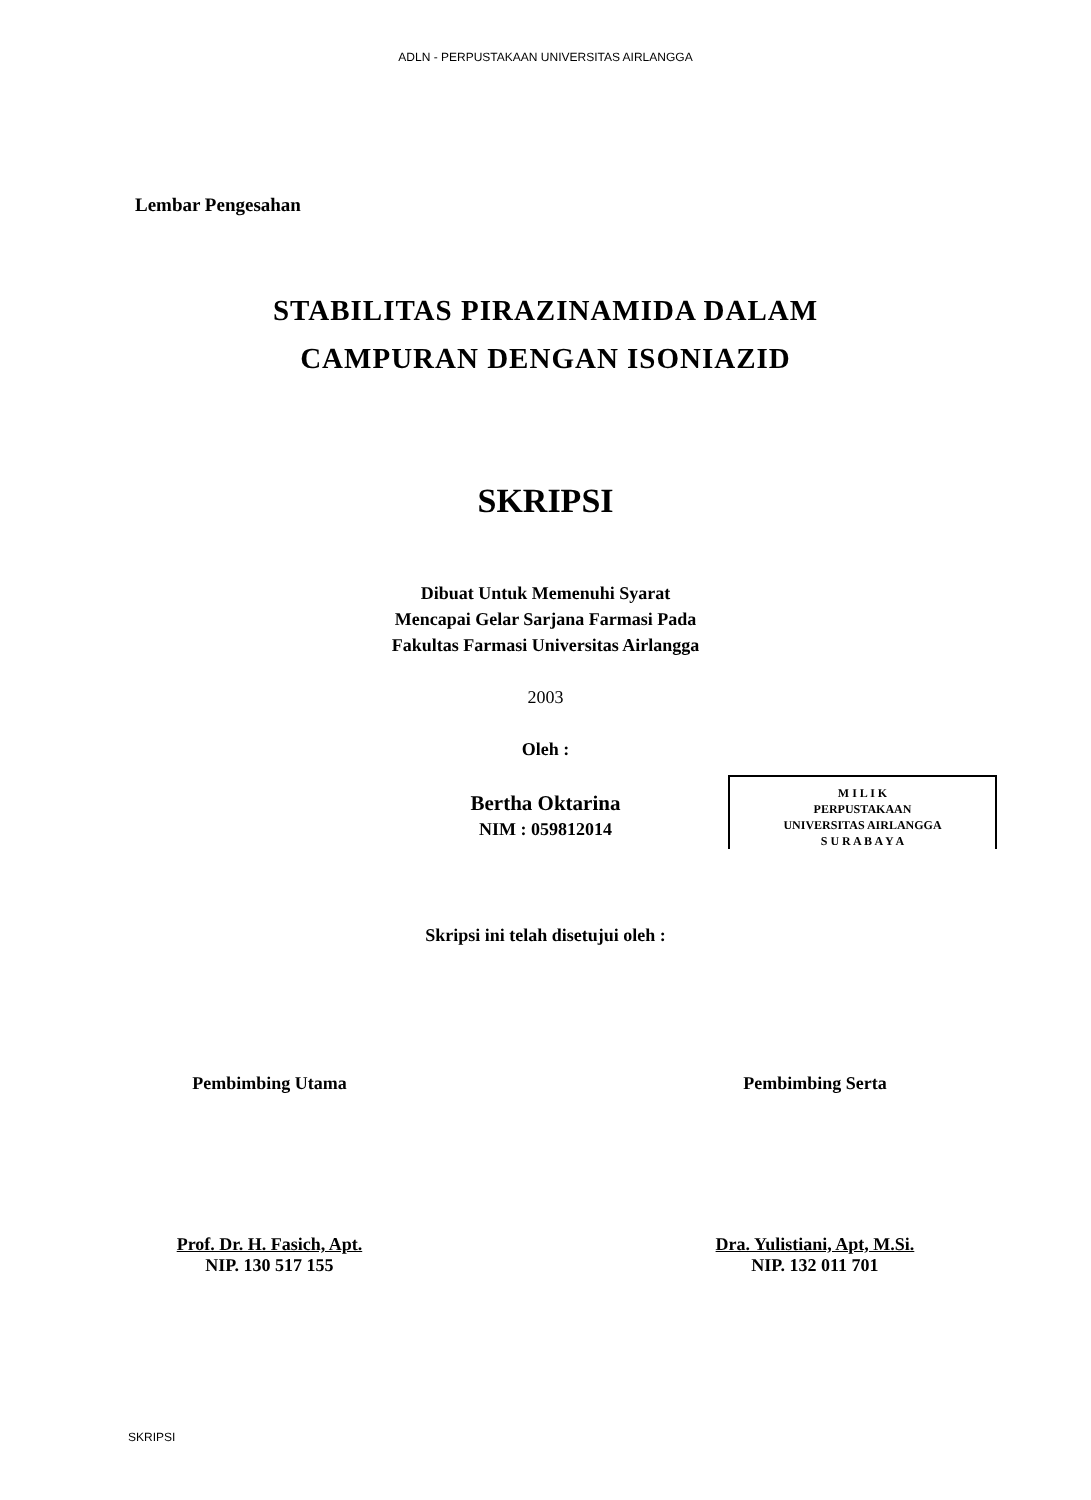ADLN - PERPUSTAKAAN UNIVERSITAS AIRLANGGA
Lembar Pengesahan
STABILITAS PIRAZINAMIDA DALAM
CAMPURAN DENGAN ISONIAZID
SKRIPSI
Dibuat Untuk Memenuhi Syarat
Mencapai Gelar Sarjana Farmasi Pada
Fakultas Farmasi Universitas Airlangga
2003
Oleh :
Bertha Oktarina
NIM : 059812014
M I L I K
PERPUSTAKAAN
UNIVERSITAS AIRLANGGA
S U R A B A Y A
Skripsi ini telah disetujui oleh :
Pembimbing Utama
Prof. Dr. H. Fasich, Apt.
NIP. 130 517 155
Pembimbing Serta
Dra. Yulistiani, Apt, M.Si.
NIP. 132 011 701
SKRIPSI